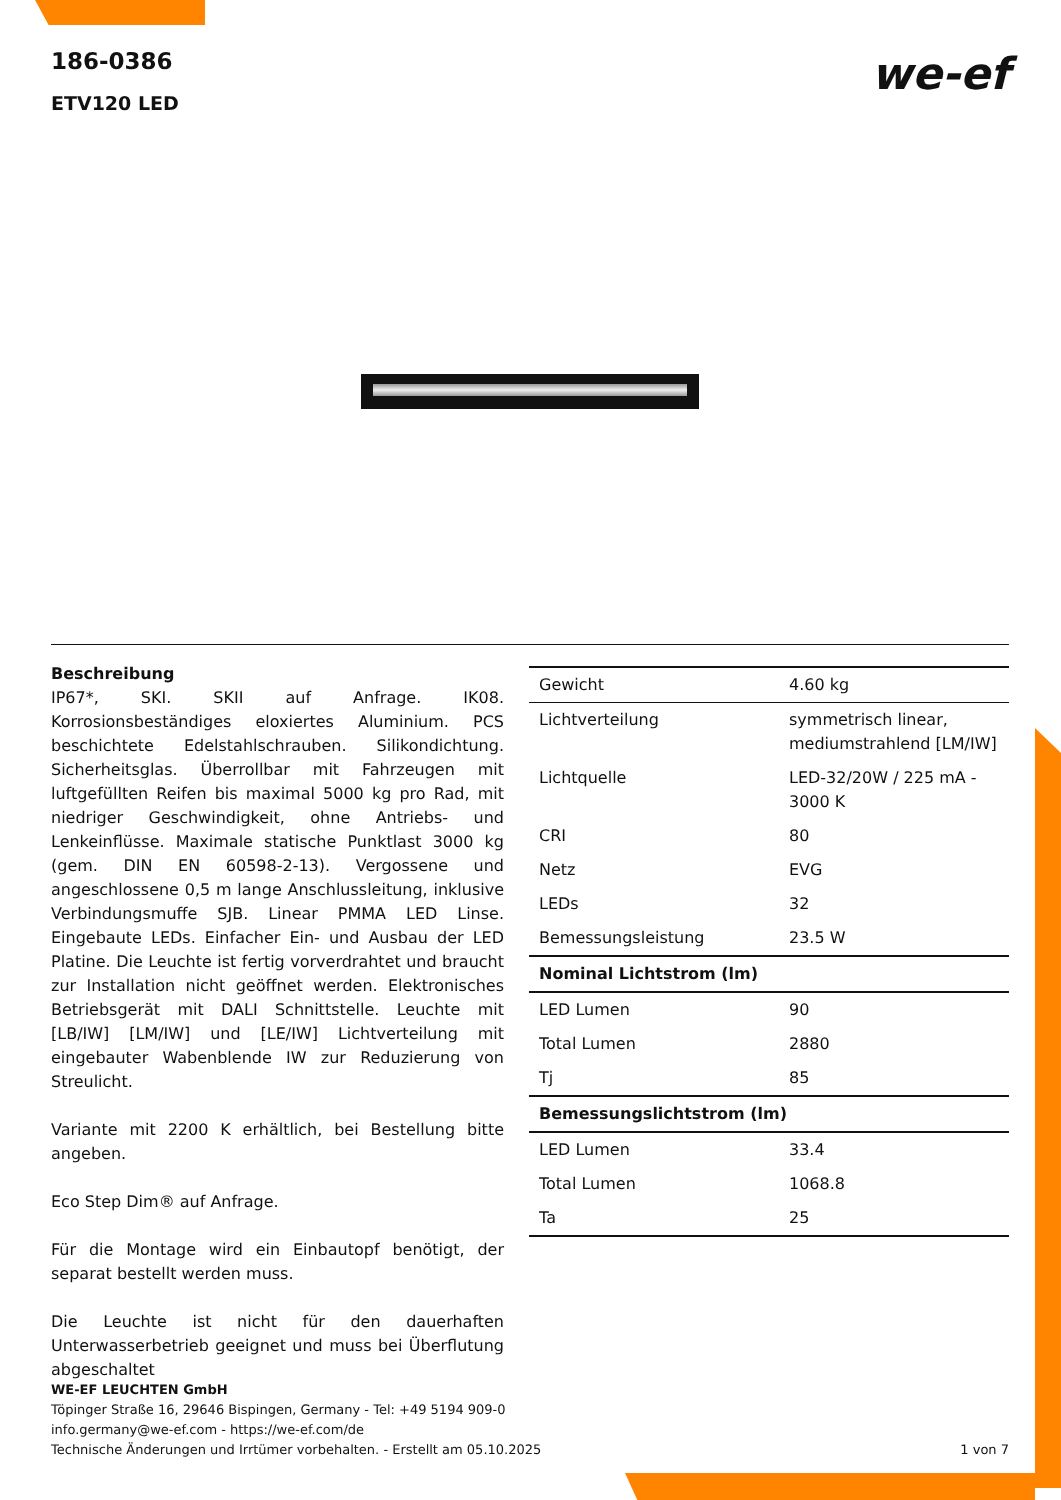186-0386
ETV120 LED
we-ef
Beschreibung
IP67*, SKI. SKII auf Anfrage. IK08. Korrosionsbeständiges eloxiertes Aluminium. PCS beschichtete Edelstahlschrauben. Silikondichtung. Sicherheitsglas. Überrollbar mit Fahrzeugen mit luftgefüllten Reifen bis maximal 5000 kg pro Rad, mit niedriger Geschwindigkeit, ohne Antriebs- und Lenkeinflüsse. Maximale statische Punktlast 3000 kg (gem. DIN EN 60598-2-13). Vergossene und angeschlossene 0,5 m lange Anschlussleitung, inklusive Verbindungsmuffe SJB. Linear PMMA LED Linse. Eingebaute LEDs. Einfacher Ein- und Ausbau der LED Platine. Die Leuchte ist fertig vorverdrahtet und braucht zur Installation nicht geöffnet werden. Elektronisches Betriebsgerät mit DALI Schnittstelle. Leuchte mit [LB/IW] [LM/IW] und [LE/IW] Lichtverteilung mit eingebauter Wabenblende IW zur Reduzierung von Streulicht.
Variante mit 2200 K erhältlich, bei Bestellung bitte angeben.
Eco Step Dim® auf Anfrage.
Für die Montage wird ein Einbautopf benötigt, der separat bestellt werden muss.
Die Leuchte ist nicht für den dauerhaften Unterwasserbetrieb geeignet und muss bei Überflutung abgeschaltet
| Gewicht | 4.60 kg |
| Lichtverteilung | symmetrisch linear, mediumstrahlend [LM/IW] |
| Lichtquelle | LED-32/20W / 225 mA - 3000 K |
| CRI | 80 |
| Netz | EVG |
| LEDs | 32 |
| Bemessungsleistung | 23.5 W |
| Nominal Lichtstrom (lm) | |
| LED Lumen | 90 |
| Total Lumen | 2880 |
| Tj | 85 |
| Bemessungslichtstrom (lm) | |
| LED Lumen | 33.4 |
| Total Lumen | 1068.8 |
| Ta | 25 |
WE-EF LEUCHTEN GmbH
Töpinger Straße 16, 29646 Bispingen, Germany - Tel: +49 5194 909-0
info.germany@we-ef.com - https://we-ef.com/de
Technische Änderungen und Irrtümer vorbehalten. - Erstellt am 05.10.2025
1 von 7